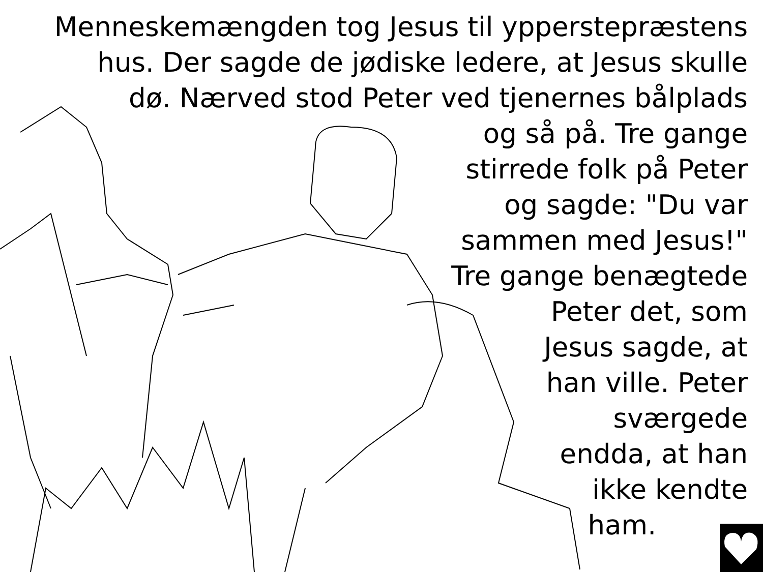Menneskemængden tog Jesus til ypperstepræstens
hus. Der sagde de jødiske ledere, at Jesus skulle
dø. Nærved stod Peter ved tjenernes bålplads
og så på. Tre gange
stirrede folk på Peter
og sagde: "Du var
sammen med Jesus!"
Tre gange benægtede
Peter det, som
Jesus sagde, at
han ville. Peter
sværgede
endda, at han
ikke kendte
ham.